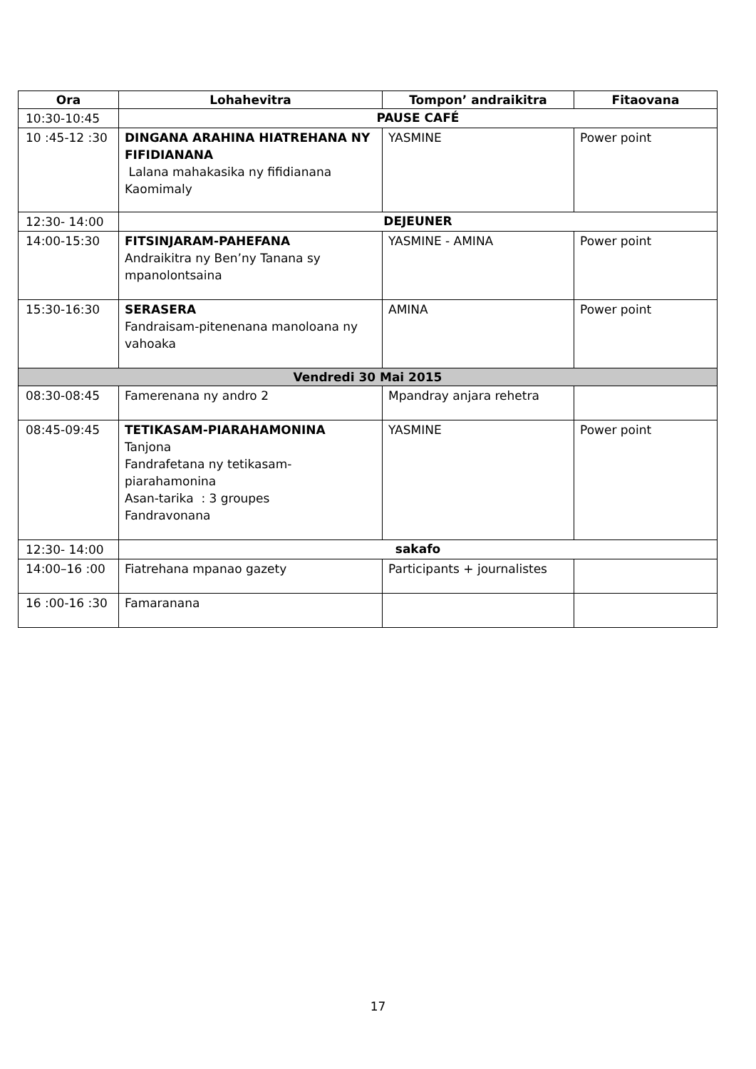| Ora | Lohahevitra | Tompon’ andraikitra | Fitaovana |
| --- | --- | --- | --- |
| 10:30-10:45 | PAUSE CAFÉ | | |
| 10 :45-12 :30 | DINGANA ARAHINA HIATREHANA NY FIFIDIANANA Lalana mahakasika ny fifidianana Kaomimaly | YASMINE | Power point |
| 12:30- 14:00 | DEJEUNER | | |
| 14:00-15:30 | FITSINJARAM-PAHEFANA Andraikitra ny Ben’ny Tanana sy mpanolontsaina | YASMINE - AMINA | Power point |
| 15:30-16:30 | SERASERA Fandraisam-pitenenana manoloana ny vahoaka | AMINA | Power point |
| Vendredi 30 Mai 2015 | | | |
| 08:30-08:45 | Famerenana ny andro 2 | Mpandray anjara rehetra | |
| 08:45-09:45 | TETIKASAM-PIARAHAMONINA Tanjona Fandrafetana ny tetikasam-piarahamonina Asan-tarika : 3 groupes Fandravonana | YASMINE | Power point |
| 12:30- 14:00 | sakafo | | |
| 14:00–16 :00 | Fiatrehana mpanao gazety | Participants + journalistes | |
| 16 :00-16 :30 | Famaranana | | |
17